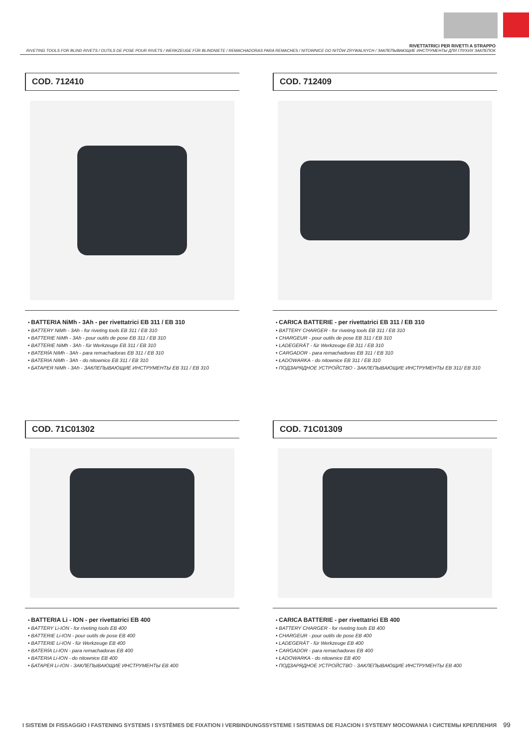RIVETTATRICI PER RIVETTI A STRAPPO
RIVETING TOOLS FOR BLIND RIVETS / OUTILS DE POSE POUR RIVETS / WERKZEUGE FÜR BLINDNIETE / REMACHADORAS PARA REMACHES / NITOWNICE DO NITÓW ZRYWALNYCH / ЗАКЛЕПЫВАЮЩИЕ ИНСТРУМЕНТЫ ДЛЯ ГЛУХИХ ЗАКЛЕПОК
COD. 712410
• BATTERIA NiMh - 3Ah - per rivettatrici EB 311 / EB 310
• BATTERY NiMh - 3Ah - for riveting tools EB 311 / EB 310
• BATTERIE NiMh - 3Ah - pour outils de pose EB 311 / EB 310
• BATTERIE NiMh - 3Ah - für Werkzeuge EB 311 / EB 310
• BATERÍA NiMh - 3Ah - para remachadoras EB 311 / EB 310
• BATERIA NiMh - 3Ah - do nitownice EB 311 / EB 310
• БАТАРЕЯ NiMh - 3Ah - ЗАКЛЕПЫВАЮЩИЕ ИНСТРУМЕНТЫ EB 311 / EB 310
COD. 712409
• CARICA BATTERIE - per rivettatrici EB 311 / EB 310
• BATTERY CHARGER - for riveting tools EB 311 / EB 310
• CHARGEUR - pour outils de pose EB 311 / EB 310
• LADEGERÄT - für Werkzeuge EB 311 / EB 310
• CARGADOR - para remachadoras EB 311 / EB 310
• ŁADOWARKA - do nitownice EB 311 / EB 310
• ПОДЗАРЯДНОЕ УСТРОЙСТВО - ЗАКЛЕПЫВАЮЩИЕ ИНСТРУМЕНТЫ EB 311/ EB 310
COD. 71C01302
• BATTERIA Li - ION - per rivettatrici EB 400
• BATTERY Li-ION - for riveting tools EB 400
• BATTERIE Li-ION - pour outils de pose EB 400
• BATTERIE Li-ION - für Werkzeuge EB 400
• BATERÍA Li-ION - para remachadoras EB 400
• BATERIA Li-ION - do nitownice EB 400
• БАТАРЕЯ Li-ION - ЗАКЛЕПЫВАЮЩИЕ ИНСТРУМЕНТЫ EB 400
COD. 71C01309
• CARICA BATTERIE - per rivettatrici EB 400
• BATTERY CHARGER - for riveting tools EB 400
• CHARGEUR - pour outils de pose EB 400
• LADEGERÄT - für Werkzeuge EB 400
• CARGADOR - para remachadoras EB 400
• ŁADOWARKA - do nitownice EB 400
• ПОДЗАРЯДНОЕ УСТРОЙСТВО - ЗАКЛЕПЫВАЮЩИЕ ИНСТРУМЕНТЫ EB 400
I SISTEMI DI FISSAGGIO I FASTENING SYSTEMS I SYSTÈMES DE FIXATION I VERBINDUNGSSYSTEME I SISTEMAS DE FIJACION I SYSTEMY MOCOWANIA I СИСТЕМЫ КРЕПЛЕНИЯ 99